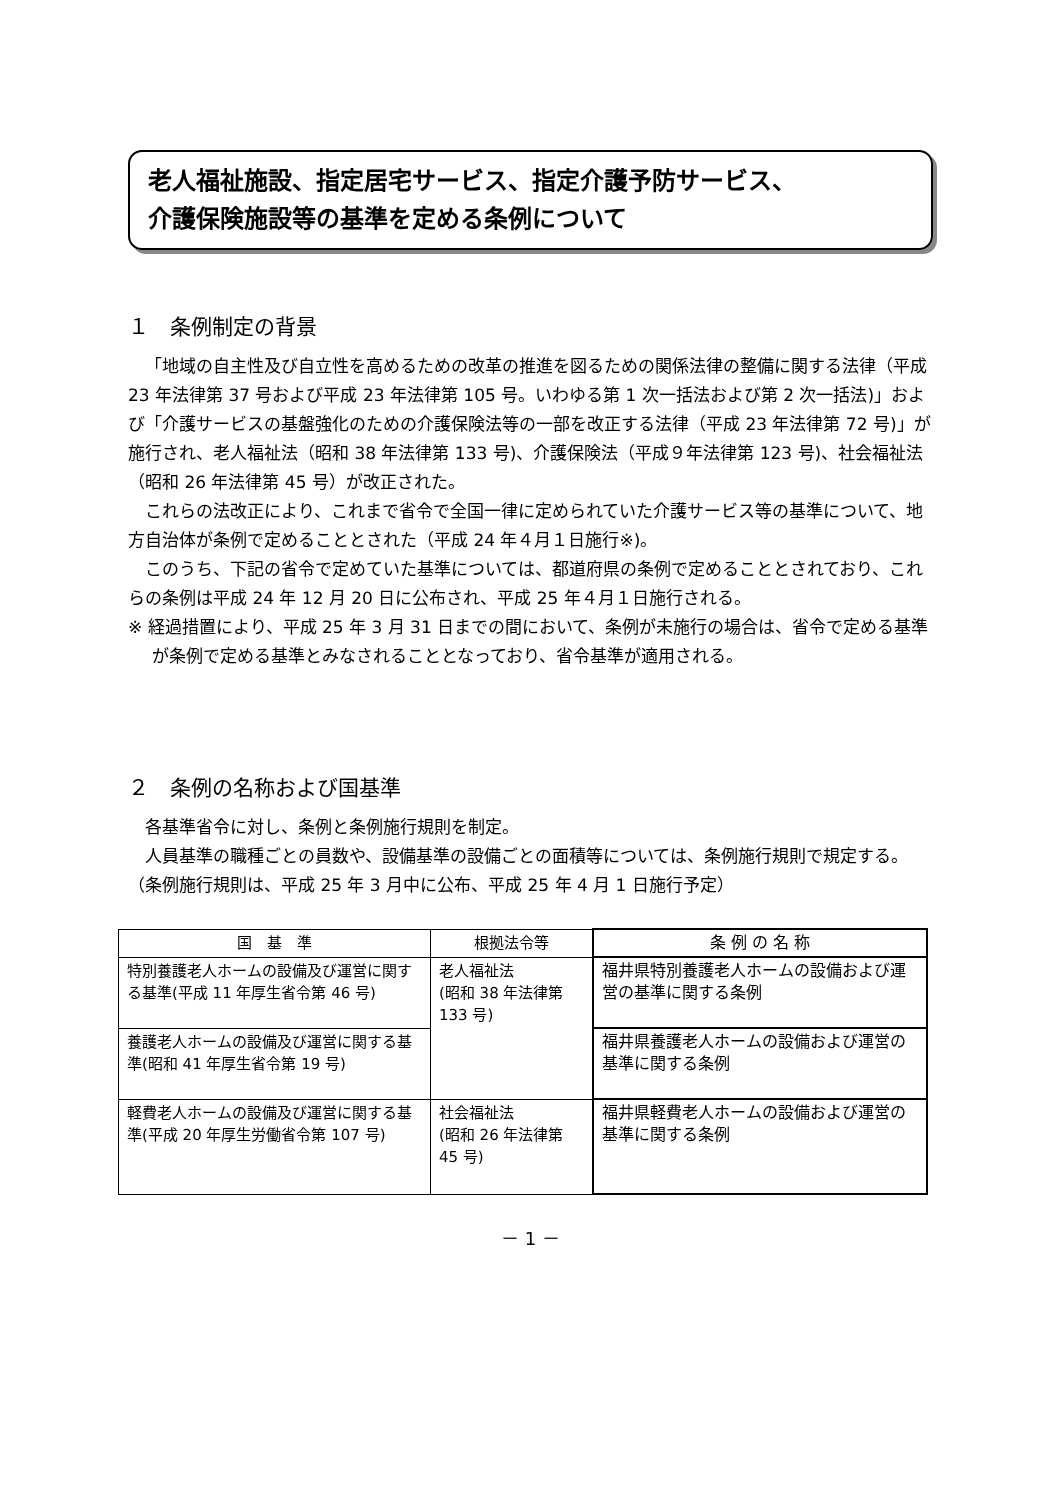老人福祉施設、指定居宅サービス、指定介護予防サービス、
介護保険施設等の基準を定める条例について
１　条例制定の背景
「地域の自主性及び自立性を高めるための改革の推進を図るための関係法律の整備に関する法律（平成 23 年法律第 37 号および平成 23 年法律第 105 号。いわゆる第 1 次一括法および第 2 次一括法)」および「介護サービスの基盤強化のための介護保険法等の一部を改正する法律（平成 23 年法律第 72 号)」が施行され、老人福祉法（昭和 38 年法律第 133 号)、介護保険法（平成９年法律第 123 号)、社会福祉法（昭和 26 年法律第 45 号）が改正された。
これらの法改正により、これまで省令で全国一律に定められていた介護サービス等の基準について、地方自治体が条例で定めることとされた（平成 24 年４月１日施行※)。
このうち、下記の省令で定めていた基準については、都道府県の条例で定めることとされており、これらの条例は平成 24 年 12 月 20 日に公布され、平成 25 年４月１日施行される。
※ 経過措置により、平成 25 年 3 月 31 日までの間において、条例が未施行の場合は、省令で定める基準が条例で定める基準とみなされることとなっており、省令基準が適用される。
２　条例の名称および国基準
各基準省令に対し、条例と条例施行規則を制定。
人員基準の職種ごとの員数や、設備基準の設備ごとの面積等については、条例施行規則で規定する。（条例施行規則は、平成 25 年 3 月中に公布、平成 25 年 4 月 1 日施行予定）
| 国 基 準 | 根拠法令等 | 条 例 の 名 称 |
| --- | --- | --- |
| 特別養護老人ホームの設備及び運営に関する基準(平成 11 年厚生省令第 46 号) | 老人福祉法 (昭和 38 年法律第 133 号) | 福井県特別養護老人ホームの設備および運営の基準に関する条例 |
| 養護老人ホームの設備及び運営に関する基準(昭和 41 年厚生省令第 19 号) | | 福井県養護老人ホームの設備および運営の基準に関する条例 |
| 軽費老人ホームの設備及び運営に関する基準(平成 20 年厚生労働省令第 107 号) | 社会福祉法 (昭和 26 年法律第 45 号) | 福井県軽費老人ホームの設備および運営の基準に関する条例 |
－ 1 －